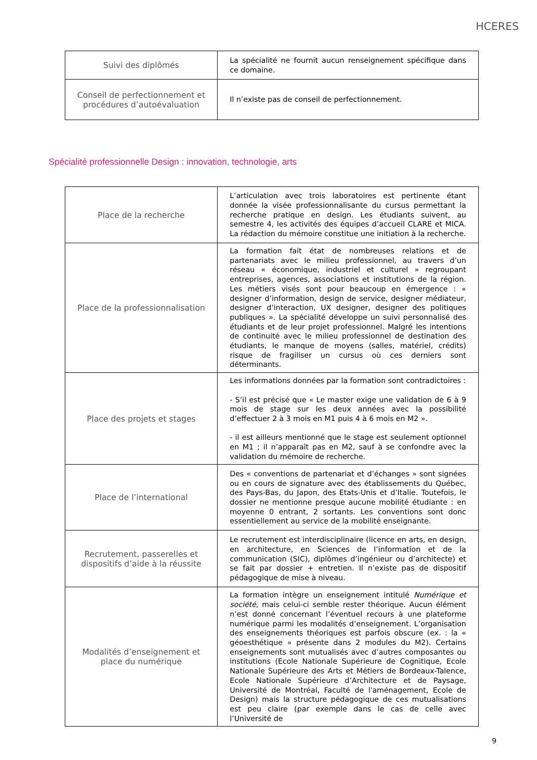HCERES
| Suivi des diplômés | La spécialité ne fournit aucun renseignement spécifique dans ce domaine. |
| Conseil de perfectionnement et procédures d’autoévaluation | Il n’existe pas de conseil de perfectionnement. |
Spécialité professionnelle Design : innovation, technologie, arts
| Place de la recherche | L’articulation avec trois laboratoires est pertinente étant donnée la visée professionnalisante du cursus permettant la recherche pratique en design. Les étudiants suivent, au semestre 4, les activités des équipes d’accueil CLARE et MICA. La rédaction du mémoire constitue une initiation à la recherche. |
| Place de la professionnalisation | La formation fait état de nombreuses relations et de partenariats avec le milieu professionnel, au travers d’un réseau « économique, industriel et culturel » regroupant entreprises, agences, associations et institutions de la région. Les métiers visés sont pour beaucoup en émergence : « designer d’information, design de service, designer médiateur, designer d’interaction, UX designer, designer des politiques publiques ». La spécialité développe un suivi personnalisé des étudiants et de leur projet professionnel. Malgré les intentions de continuité avec le milieu professionnel de destination des étudiants, le manque de moyens (salles, matériel, crédits) risque de fragiliser un cursus où ces derniers sont déterminants. |
| Place des projets et stages | Les informations données par la formation sont contradictoires : - S’il est précisé que « Le master exige une validation de 6 à 9 mois de stage sur les deux années avec la possibilité d’effectuer 2 à 3 mois en M1 puis 4 à 6 mois en M2 ». - il est ailleurs mentionné que le stage est seulement optionnel en M1 ; il n’apparaît pas en M2, sauf à se confondre avec la validation du mémoire de recherche. |
| Place de l’international | Des « conventions de partenariat et d’échanges » sont signées ou en cours de signature avec des établissements du Québec, des Pays-Bas, du Japon, des Etats-Unis et d’Italie. Toutefois, le dossier ne mentionne presque aucune mobilité étudiante : en moyenne 0 entrant, 2 sortants. Les conventions sont donc essentiellement au service de la mobilité enseignante. |
| Recrutement, passerelles et dispositifs d’aide à la réussite | Le recrutement est interdisciplinaire (licence en arts, en design, en architecture, en Sciences de l’information et de la communication (SIC), diplômes d’ingénieur ou d’architecte) et se fait par dossier + entretien. Il n’existe pas de dispositif pédagogique de mise à niveau. |
| Modalités d’enseignement et place du numérique | La formation intègre un enseignement intitulé Numérique et société , mais celui-ci semble rester théorique. Aucun élément n’est donné concernant l’éventuel recours à une plateforme numérique parmi les modalités d’enseignement. L’organisation des enseignements théoriques est parfois obscure (ex. : la « géoesthétique » présente dans 2 modules du M2). Certains enseignements sont mutualisés avec d’autres composantes ou institutions (Ecole Nationale Supérieure de Cognitique, Ecole Nationale Supérieure des Arts et Métiers de Bordeaux-Talence, Ecole Nationale Supérieure d’Architecture et de Paysage, Université de Montréal, Faculté de l'aménagement, Ecole de Design) mais la structure pédagogique de ces mutualisations est peu claire (par exemple dans le cas de celle avec l’Université de |
9